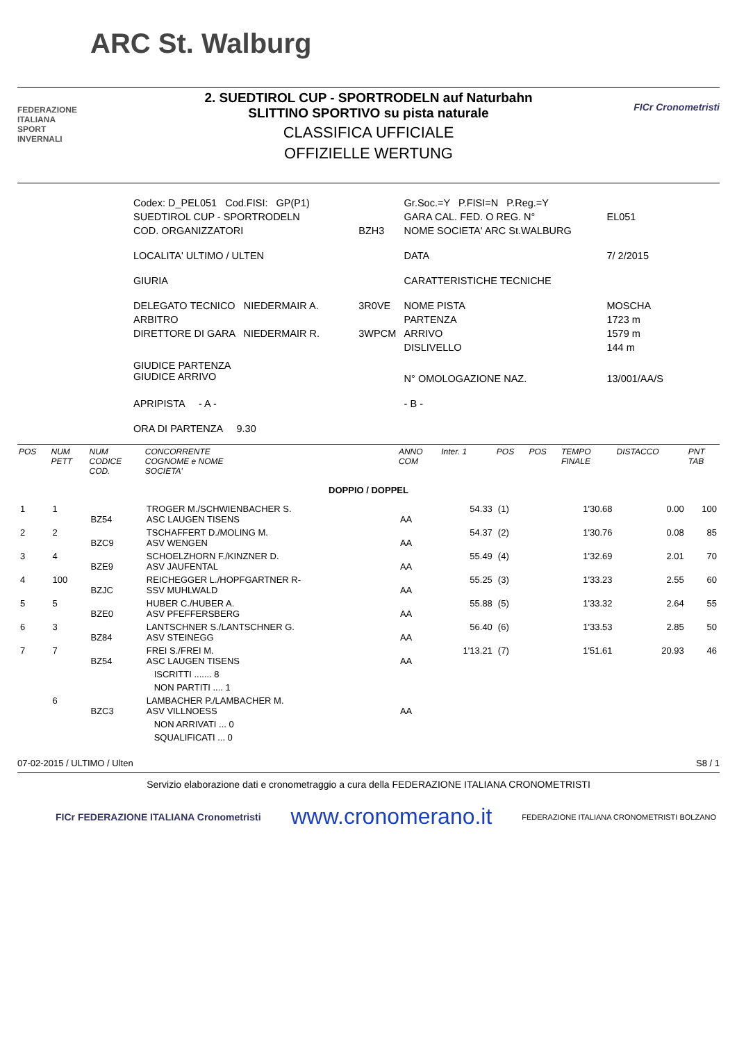ARC St. Walburg
FEDERAZIONE
ITALIANA
SPORT
INVERNALI
2. SUEDTIROL CUP - SPORTRODELN auf Naturbahn
SLITTINO SPORTIVO su pista naturale
CLASSIFICA UFFICIALE
OFFIZIELLE WERTUNG
FICr Cronometristi
| Codex: D_PEL051 Cod.FISI: GP(P1) | | Gr.Soc.=Y P.FISI=N P.Reg.=Y | |
| SUEDTIROL CUP - SPORTRODELN | | GARA CAL. FED. O REG. N° | EL051 |
| COD. ORGANIZZATORI | BZH3 | NOME SOCIETA' ARC St.WALBURG | |
| LOCALITA' ULTIMO / ULTEN | | DATA | 7/ 2/2015 |
| GIURIA | | CARATTERISTICHE TECNICHE | |
| DELEGATO TECNICO NIEDERMAIR A. | 3R0VE | NOME PISTA | MOSCHA |
| ARBITRO | | PARTENZA | 1723 m |
| DIRETTORE DI GARA NIEDERMAIR R. | 3WPCM | ARRIVO | 1579 m |
| | | DISLIVELLO | 144 m |
| GIUDICE PARTENZA GIUDICE ARRIVO | | N° OMOLOGAZIONE NAZ. | 13/001/AA/S |
| APRIPISTA - A - | | - B - | |
| ORA DI PARTENZA 9.30 | | | |
| POS | NUM PETT | NUM CODICE COD. | CONCORRENTE COGNOME e NOME SOCIETA' | ANNO COM | Inter. 1 | POS | POS | TEMPO FINALE | DISTACCO | PNT TAB |
| --- | --- | --- | --- | --- | --- | --- | --- | --- | --- | --- |
| DOPPIO / DOPPEL | | | | | | | | | | |
| 1 | 1 | BZ54 | TROGER M./SCHWIENBACHER S. ASC LAUGEN TISENS | AA | 54.33 | (1) | | 1'30.68 | 0.00 | 100 |
| 2 | 2 | BZC9 | TSCHAFFERT D./MOLING M. ASV WENGEN | AA | 54.37 | (2) | | 1'30.76 | 0.08 | 85 |
| 3 | 4 | BZE9 | SCHOELZHORN F./KINZNER D. ASV JAUFENTAL | AA | 55.49 | (4) | | 1'32.69 | 2.01 | 70 |
| 4 | 100 | BZJC | REICHEGGER L./HOPFGARTNER R- SSV MUHLWALD | AA | 55.25 | (3) | | 1'33.23 | 2.55 | 60 |
| 5 | 5 | BZE0 | HUBER C./HUBER A. ASV PFEFFERSBERG | AA | 55.88 | (5) | | 1'33.32 | 2.64 | 55 |
| 6 | 3 | BZ84 | LANTSCHNER S./LANTSCHNER G. ASV STEINEGG | AA | 56.40 | (6) | | 1'33.53 | 2.85 | 50 |
| 7 | 7 | BZ54 | FREI S./FREI M. ASC LAUGEN TISENS | AA | 1'13.21 | (7) | | 1'51.61 | 20.93 | 46 |
| | | | ISCRITTI ....... 8 | | | | | | | |
| | | | NON PARTITI .... 1 | | | | | | | |
| | 6 | BZC3 | LAMBACHER P./LAMBACHER M. ASV VILLNOESS | AA | | | | | | |
| | | | NON ARRIVATI ... 0 | | | | | | | |
| | | | SQUALIFICATI ... 0 | | | | | | | |
07-02-2015 / ULTIMO / Ulten S8 / 1
Servizio elaborazione dati e cronometraggio a cura della FEDERAZIONE ITALIANA CRONOMETRISTI
FICr FEDERAZIONE ITALIANA Cronometristi www.cronomerano.it FEDERAZIONE ITALIANA CRONOMETRISTI BOLZANO